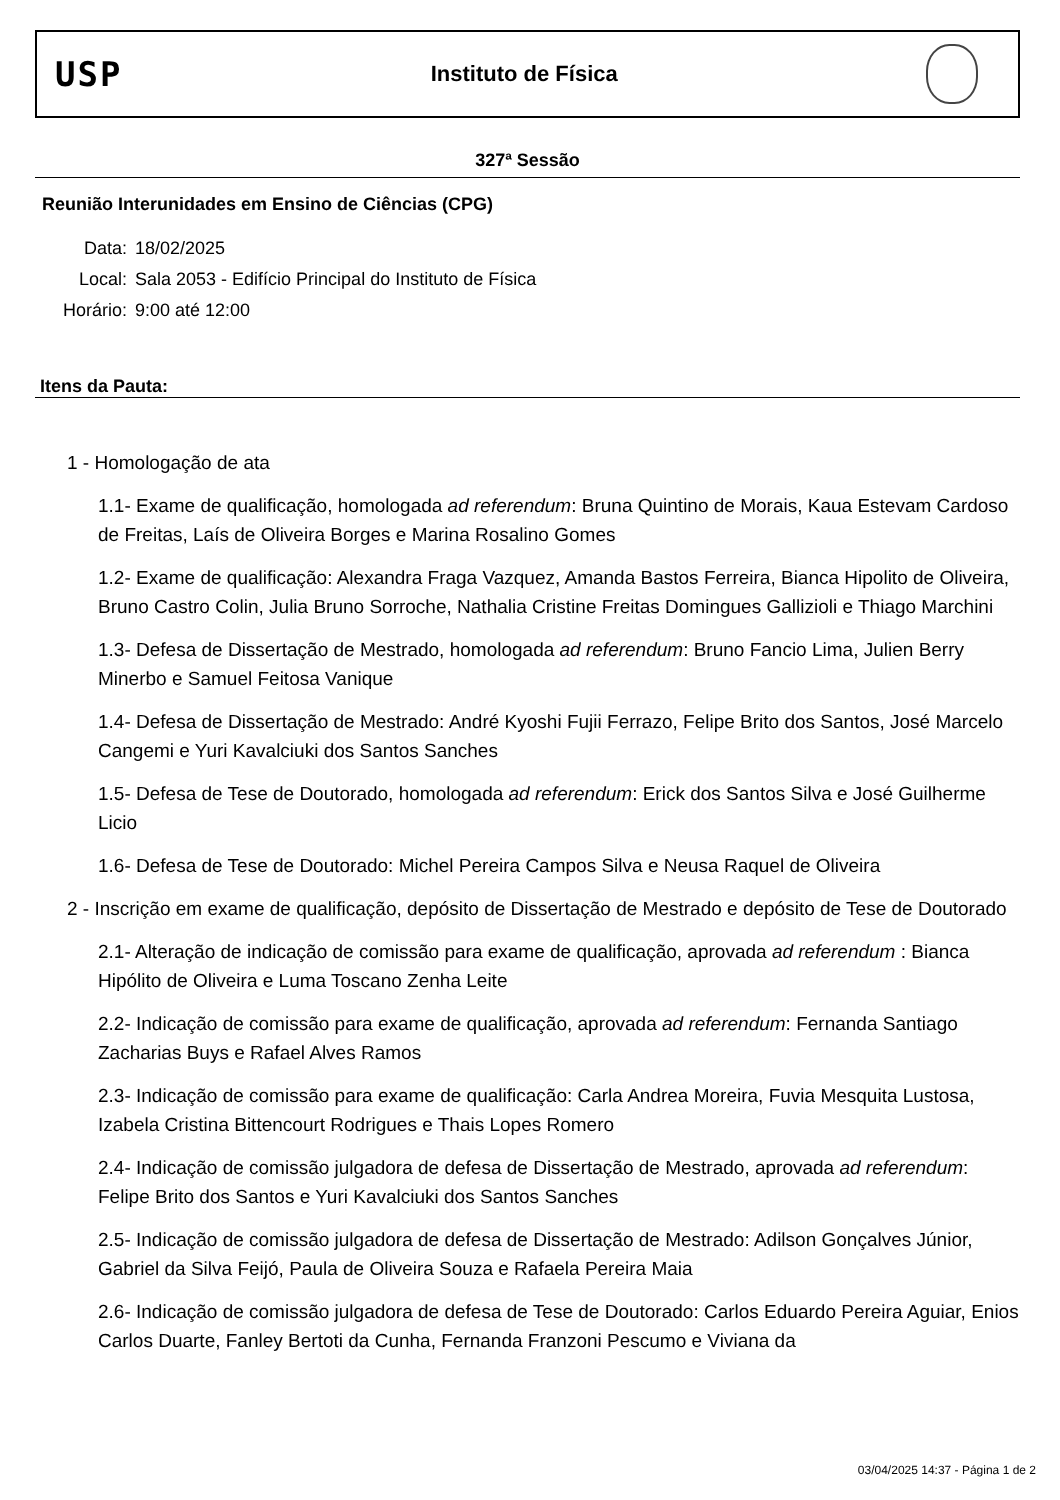USP
Instituto de Física
327ª Sessão
Reunião Interunidades em Ensino de Ciências (CPG)
| Data: | 18/02/2025 |
| Local: | Sala 2053 - Edifício Principal do Instituto de Física |
| Horário: | 9:00 até 12:00 |
Itens da Pauta:
1 - Homologação de ata
1.1- Exame de qualificação, homologada ad referendum: Bruna Quintino de Morais, Kaua Estevam Cardoso de Freitas, Laís de Oliveira Borges e Marina Rosalino Gomes
1.2- Exame de qualificação: Alexandra Fraga Vazquez, Amanda Bastos Ferreira, Bianca Hipolito de Oliveira, Bruno Castro Colin, Julia Bruno Sorroche, Nathalia Cristine Freitas Domingues Gallizioli e Thiago Marchini
1.3- Defesa de Dissertação de Mestrado, homologada ad referendum: Bruno Fancio Lima, Julien Berry Minerbo e Samuel Feitosa Vanique
1.4- Defesa de Dissertação de Mestrado: André Kyoshi Fujii Ferrazo, Felipe Brito dos Santos, José Marcelo Cangemi e Yuri Kavalciuki dos Santos Sanches
1.5- Defesa de Tese de Doutorado, homologada ad referendum: Erick dos Santos Silva e José Guilherme Licio
1.6- Defesa de Tese de Doutorado: Michel Pereira Campos Silva e Neusa Raquel de Oliveira
2 - Inscrição em exame de qualificação, depósito de Dissertação de Mestrado e depósito de Tese de Doutorado
2.1- Alteração de indicação de comissão para exame de qualificação, aprovada ad referendum : Bianca Hipólito de Oliveira e Luma Toscano Zenha Leite
2.2- Indicação de comissão para exame de qualificação, aprovada ad referendum: Fernanda Santiago Zacharias Buys e Rafael Alves Ramos
2.3- Indicação de comissão para exame de qualificação: Carla Andrea Moreira, Fuvia Mesquita Lustosa, Izabela Cristina Bittencourt Rodrigues e Thais Lopes Romero
2.4- Indicação de comissão julgadora de defesa de Dissertação de Mestrado, aprovada ad referendum: Felipe Brito dos Santos e Yuri Kavalciuki dos Santos Sanches
2.5- Indicação de comissão julgadora de defesa de Dissertação de Mestrado: Adilson Gonçalves Júnior, Gabriel da Silva Feijó, Paula de Oliveira Souza e Rafaela Pereira Maia
2.6- Indicação de comissão julgadora de defesa de Tese de Doutorado: Carlos Eduardo Pereira Aguiar, Enios Carlos Duarte, Fanley Bertoti da Cunha, Fernanda Franzoni Pescumo e Viviana da
03/04/2025 14:37 - Página 1 de 2